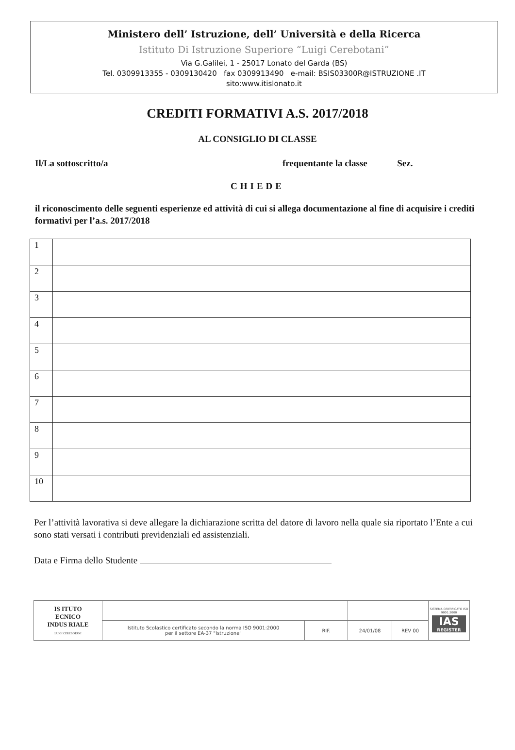Ministero dell’ Istruzione, dell’ Università e della Ricerca
Istituto Di Istruzione Superiore “Luigi Cerebotani”
Via G.Galilei, 1 - 25017 Lonato del Garda (BS)
Tel. 0309913355 - 0309130420 fax 0309913490 e-mail: BSIS03300R@ISTRUZIONE .IT
sito:www.itislonato.it
CREDITI FORMATIVI A.S. 2017/2018
AL CONSIGLIO DI CLASSE
Il/La sottoscritto/a frequentante la classe Sez.
CHIEDE
il riconoscimento delle seguenti esperienze ed attività di cui si allega documentazione al fine di acquisire i crediti formativi per l’a.s. 2017/2018
| 1 | |
| 2 | |
| 3 | |
| 4 | |
| 5 | |
| 6 | |
| 7 | |
| 8 | |
| 9 | |
| 10 | |
Per l’attività lavorativa si deve allegare la dichiarazione scritta del datore di lavoro nella quale sia riportato l’Ente a cui sono stati versati i contributi previdenziali ed assistenziali.
Data e Firma dello Studente
| IS ITUTO ECNICO INDUS RIALE LUIGI CEREBOTANI | | | | | SISTEMA CERTIFICATO ISO 9001:2000 IAS REGISTER |
| | Istituto Scolastico certificato secondo la norma ISO 9001:2000 per il settore EA-37 "Istruzione" | RIF. | 24/01/08 | REV 00 | |